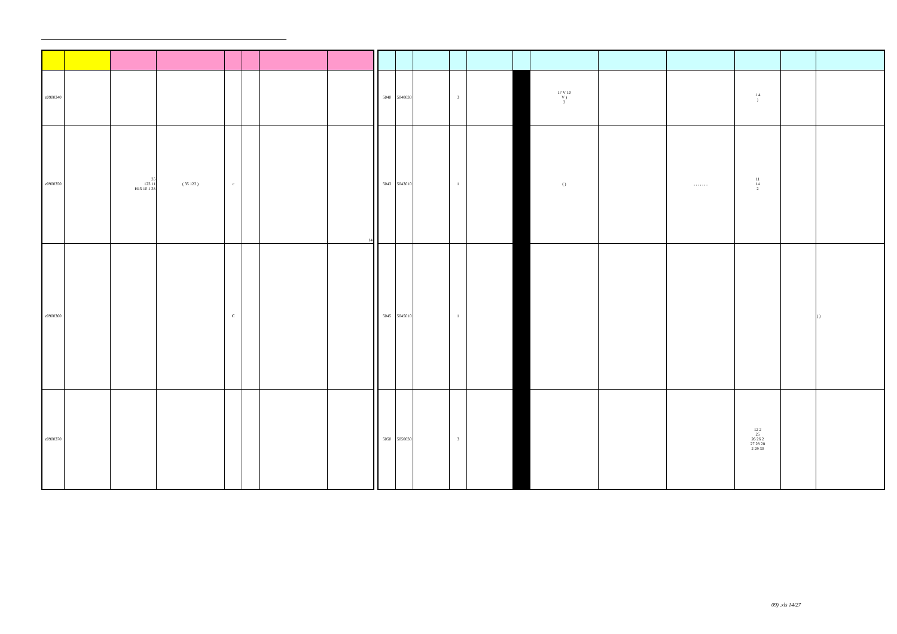| z0900340 | | | | | | | |
| z0900350 | | 35 123 11 H15 10 1 38 | ( 35 123 ) | c | | | 14 |
| z0900360 | | | | C | | | |
| z0900370 | | | | | | | |
| 5040 | 5040030 | | 3 | | | 17 V 10 V ) 2 | | | 1 4 ) | | |
| 5043 | 5043010 | | 1 | | | ( ) | | , , , , , , , | 11 14 2 | | |
| 5045 | 5045010 | | 1 | | | | | | | | ( ) |
| 5050 | 5050030 | | 3 | | | | | | 12 2 25 26 26 2 27 28 28 2 29 30 | | |
09) .xls 14/27